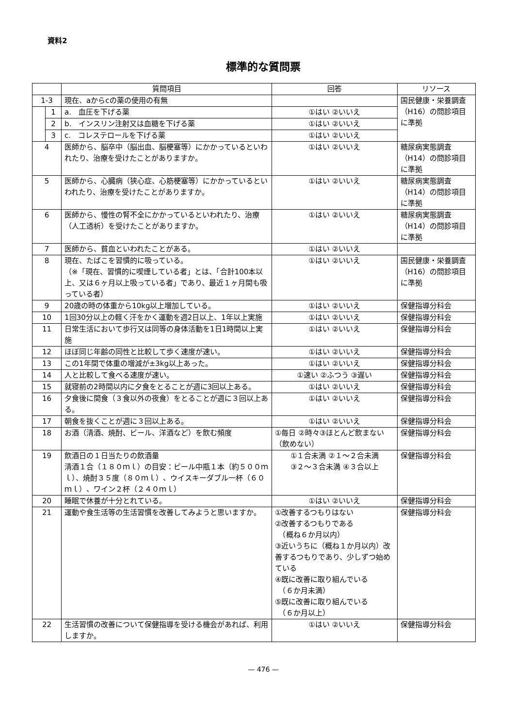資料2
標準的な質問票
| | | 質問項目 | 回答 | リソース |
| --- | --- | --- | --- | --- |
| 1-3 | | 現在、aからcの薬の使用の有無 | | 国民健康・栄養調査（H16）の問診項目に準拠 |
| | 1 | a. 血圧を下げる薬 | ①はい ②いいえ | |
| | 2 | b. インスリン注射又は血糖を下げる薬 | ①はい ②いいえ | |
| | 3 | c. コレステロールを下げる薬 | ①はい ②いいえ | |
| 4 | | 医師から、脳卒中（脳出血、脳梗塞等）にかかっているといわれたり、治療を受けたことがありますか。 | ①はい ②いいえ | 糖尿病実態調査（H14）の問診項目に準拠 |
| 5 | | 医師から、心臓病（狭心症、心筋梗塞等）にかかっているといわれたり、治療を受けたことがありますか。 | ①はい ②いいえ | 糖尿病実態調査（H14）の問診項目に準拠 |
| 6 | | 医師から、慢性の腎不全にかかっているといわれたり、治療（人工透析）を受けたことがありますか。 | ①はい ②いいえ | 糖尿病実態調査（H14）の問診項目に準拠 |
| 7 | | 医師から、貧血といわれたことがある。 | ①はい ②いいえ | |
| 8 | | 現在、たばこを習慣的に吸っている。 （※「現在、習慣的に喫煙している者」とは、「合計100本以上、又は６ヶ月以上吸っている者」であり、最近１ヶ月間も吸っている者） | ①はい ②いいえ | 国民健康・栄養調査（H16）の問診項目に準拠 |
| 9 | | 20歳の時の体重から10kg以上増加している。 | ①はい ②いいえ | 保健指導分科会 |
| 10 | | 1回30分以上の軽く汗をかく運動を週2日以上、1年以上実施 | ①はい ②いいえ | 保健指導分科会 |
| 11 | | 日常生活において歩行又は同等の身体活動を1日1時間以上実施 | ①はい ②いいえ | 保健指導分科会 |
| 12 | | ほぼ同じ年齢の同性と比較して歩く速度が速い。 | ①はい ②いいえ | 保健指導分科会 |
| 13 | | この1年間で体重の増減が±3kg以上あった。 | ①はい ②いいえ | 保健指導分科会 |
| 14 | | 人と比較して食べる速度が速い。 | ①速い ②ふつう ③遅い | 保健指導分科会 |
| 15 | | 就寝前の2時間以内に夕食をとることが週に3回以上ある。 | ①はい ②いいえ | 保健指導分科会 |
| 16 | | 夕食後に間食（３食以外の夜食）をとることが週に３回以上ある。 | ①はい ②いいえ | 保健指導分科会 |
| 17 | | 朝食を抜くことが週に３回以上ある。 | ①はい ②いいえ | 保健指導分科会 |
| 18 | | お酒（清酒、焼酎、ビール、洋酒など）を飲む頻度 | ①毎日 ②時々③ほとんど飲まない（飲めない） | 保健指導分科会 |
| 19 | | 飲酒日の１日当たりの飲酒量 清酒１合（１８０ｍｌ）の目安：ビール中瓶１本（約５００ｍｌ）、焼酎３５度（８０ｍｌ）、ウイスキーダブル一杯（６０ｍｌ）、ワイン２杯（２４０ｍｌ） | ①１合未満 ②１～２合未満 ③２～３合未満 ④３合以上 | 保健指導分科会 |
| 20 | | 睡眠で休養が十分とれている。 | ①はい ②いいえ | 保健指導分科会 |
| 21 | | 運動や食生活等の生活習慣を改善してみようと思いますか。 | ①改善するつもりはない ②改善するつもりである （概ね６か月以内） ③近いうちに（概ね１か月以内）改善するつもりであり、少しずつ始めている ④既に改善に取り組んでいる （６か月未満） ⑤既に改善に取り組んでいる （６か月以上） | 保健指導分科会 |
| 22 | | 生活習慣の改善について保健指導を受ける機会があれば、利用しますか。 | ①はい ②いいえ | 保健指導分科会 |
— 476 —